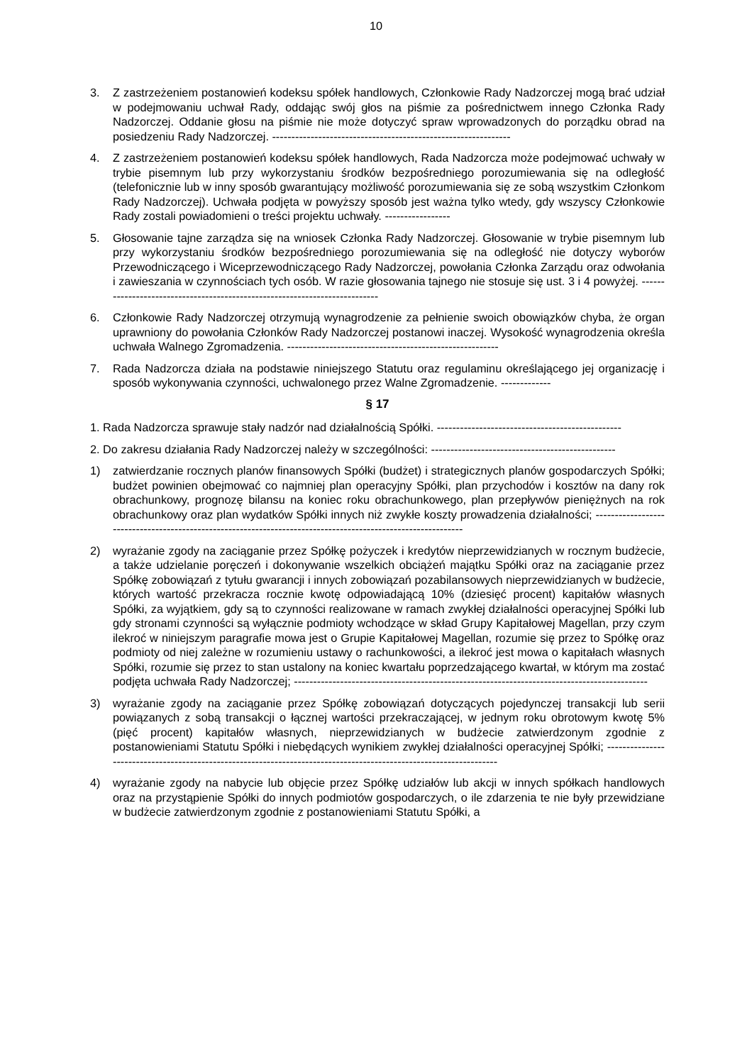10
3. Z zastrzeżeniem postanowień kodeksu spółek handlowych, Członkowie Rady Nadzorczej mogą brać udział w podejmowaniu uchwał Rady, oddając swój głos na piśmie za pośrednictwem innego Członka Rady Nadzorczej. Oddanie głosu na piśmie nie może dotyczyć spraw wprowadzonych do porządku obrad na posiedzeniu Rady Nadzorczej. --------------------------------------------------------------
4. Z zastrzeżeniem postanowień kodeksu spółek handlowych, Rada Nadzorcza może podejmować uchwały w trybie pisemnym lub przy wykorzystaniu środków bezpośredniego porozumiewania się na odległość (telefonicznie lub w inny sposób gwarantujący możliwość porozumiewania się ze sobą wszystkim Członkom Rady Nadzorczej). Uchwała podjęta w powyższy sposób jest ważna tylko wtedy, gdy wszyscy Członkowie Rady zostali powiadomieni o treści projektu uchwały. -----------------
5. Głosowanie tajne zarządza się na wniosek Członka Rady Nadzorczej. Głosowanie w trybie pisemnym lub przy wykorzystaniu środków bezpośredniego porozumiewania się na odległość nie dotyczy wyborów Przewodniczącego i Wiceprzewodniczącego Rady Nadzorczej, powołania Członka Zarządu oraz odwołania i zawieszania w czynnościach tych osób. W razie głosowania tajnego nie stosuje się ust. 3 i 4 powyżej. ---------------------------------------------------------------------------
6. Członkowie Rady Nadzorczej otrzymują wynagrodzenie za pełnienie swoich obowiązków chyba, że organ uprawniony do powołania Członków Rady Nadzorczej postanowi inaczej. Wysokość wynagrodzenia określa uchwała Walnego Zgromadzenia. -------------------------------------------------------
7. Rada Nadzorcza działa na podstawie niniejszego Statutu oraz regulaminu określającego jej organizację i sposób wykonywania czynności, uchwalonego przez Walne Zgromadzenie. -------------
§ 17
1. Rada Nadzorcza sprawuje stały nadzór nad działalnością Spółki. ------------------------------------------------
2. Do zakresu działania Rady Nadzorczej należy w szczególności: ------------------------------------------------
1) zatwierdzanie rocznych planów finansowych Spółki (budżet) i strategicznych planów gospodarczych Spółki; budżet powinien obejmować co najmniej plan operacyjny Spółki, plan przychodów i kosztów na dany rok obrachunkowy, prognozę bilansu na koniec roku obrachunkowego, plan przepływów pieniężnych na rok obrachunkowy oraz plan wydatków Spółki innych niż zwykłe koszty prowadzenia działalności; -------------------------------------------------------------------------------------------------------------
2) wyrażanie zgody na zaciąganie przez Spółkę pożyczek i kredytów nieprzewidzianych w rocznym budżecie, a także udzielanie poręczeń i dokonywanie wszelkich obciążeń majątku Spółki oraz na zaciąganie przez Spółkę zobowiązań z tytułu gwarancji i innych zobowiązań pozabilansowych nieprzewidzianych w budżecie, których wartość przekracza rocznie kwotę odpowiadającą 10% (dziesięć procent) kapitałów własnych Spółki, za wyjątkiem, gdy są to czynności realizowane w ramach zwykłej działalności operacyjnej Spółki lub gdy stronami czynności są wyłącznie podmioty wchodzące w skład Grupy Kapitałowej Magellan, przy czym ilekroć w niniejszym paragrafie mowa jest o Grupie Kapitałowej Magellan, rozumie się przez to Spółkę oraz podmioty od niej zależne w rozumieniu ustawy o rachunkowości, a ilekroć jest mowa o kapitałach własnych Spółki, rozumie się przez to stan ustalony na koniec kwartału poprzedzającego kwartał, w którym ma zostać podjęta uchwała Rady Nadzorczej; --------------------------------------------------------------------------------------------
3) wyrażanie zgody na zaciąganie przez Spółkę zobowiązań dotyczących pojedynczej transakcji lub serii powiązanych z sobą transakcji o łącznej wartości przekraczającej, w jednym roku obrotowym kwotę 5% (pięć procent) kapitałów własnych, nieprzewidzianych w budżecie zatwierdzonym zgodnie z postanowieniami Statutu Spółki i niebędących wynikiem zwykłej działalności operacyjnej Spółki; -------------------------------------------------------------------------------------------------------------------
4) wyrażanie zgody na nabycie lub objęcie przez Spółkę udziałów lub akcji w innych spółkach handlowych oraz na przystąpienie Spółki do innych podmiotów gospodarczych, o ile zdarzenia te nie były przewidziane w budżecie zatwierdzonym zgodnie z postanowieniami Statutu Spółki, a